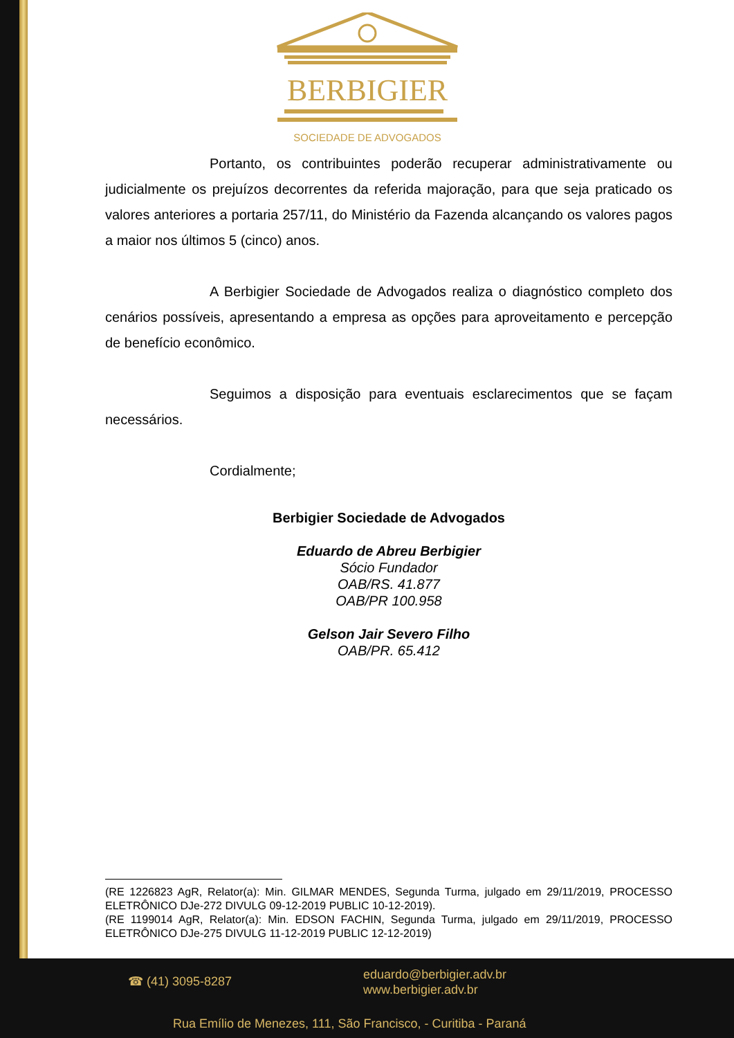BERBIGIER
SOCIEDADE DE ADVOGADOS
Portanto, os contribuintes poderão recuperar administrativamente ou judicialmente os prejuízos decorrentes da referida majoração, para que seja praticado os valores anteriores a portaria 257/11, do Ministério da Fazenda alcançando os valores pagos a maior nos últimos 5 (cinco) anos.
A Berbigier Sociedade de Advogados realiza o diagnóstico completo dos cenários possíveis, apresentando a empresa as opções para aproveitamento e percepção de benefício econômico.
Seguimos a disposição para eventuais esclarecimentos que se façam necessários.
Cordialmente;
Berbigier Sociedade de Advogados
Eduardo de Abreu Berbigier
Sócio Fundador
OAB/RS. 41.877
OAB/PR 100.958
Gelson Jair Severo Filho
OAB/PR. 65.412
(RE 1226823 AgR, Relator(a): Min. GILMAR MENDES, Segunda Turma, julgado em 29/11/2019, PROCESSO ELETRÔNICO DJe-272 DIVULG 09-12-2019 PUBLIC 10-12-2019).
(RE 1199014 AgR, Relator(a): Min. EDSON FACHIN, Segunda Turma, julgado em 29/11/2019, PROCESSO ELETRÔNICO DJe-275 DIVULG 11-12-2019 PUBLIC 12-12-2019)
☎ (41) 3095-8287
eduardo@berbigier.adv.br
www.berbigier.adv.br
Rua Emílio de Menezes, 111, São Francisco, - Curitiba - Paraná